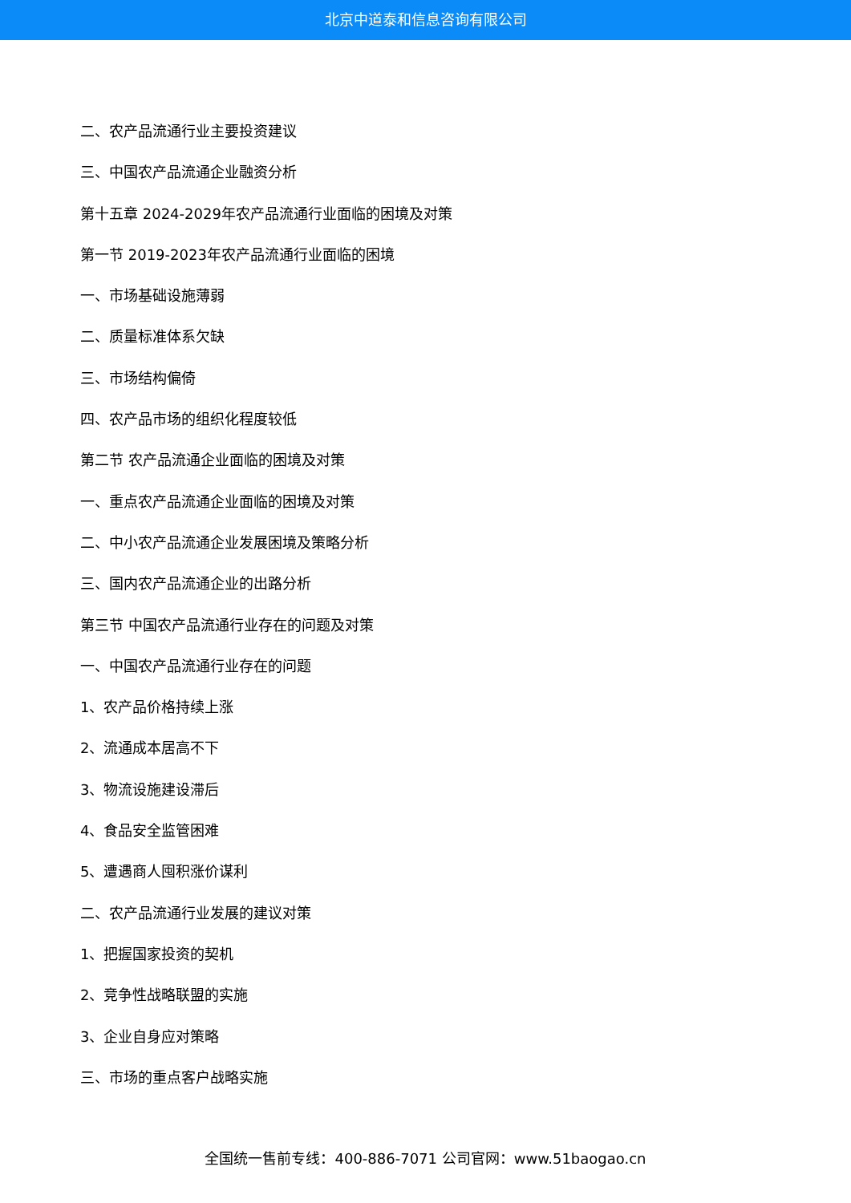北京中道泰和信息咨询有限公司
二、农产品流通行业主要投资建议
三、中国农产品流通企业融资分析
第十五章 2024-2029年农产品流通行业面临的困境及对策
第一节 2019-2023年农产品流通行业面临的困境
一、市场基础设施薄弱
二、质量标准体系欠缺
三、市场结构偏倚
四、农产品市场的组织化程度较低
第二节 农产品流通企业面临的困境及对策
一、重点农产品流通企业面临的困境及对策
二、中小农产品流通企业发展困境及策略分析
三、国内农产品流通企业的出路分析
第三节 中国农产品流通行业存在的问题及对策
一、中国农产品流通行业存在的问题
1、农产品价格持续上涨
2、流通成本居高不下
3、物流设施建设滞后
4、食品安全监管困难
5、遭遇商人囤积涨价谋利
二、农产品流通行业发展的建议对策
1、把握国家投资的契机
2、竞争性战略联盟的实施
3、企业自身应对策略
三、市场的重点客户战略实施
全国统一售前专线：400-886-7071 公司官网：www.51baogao.cn